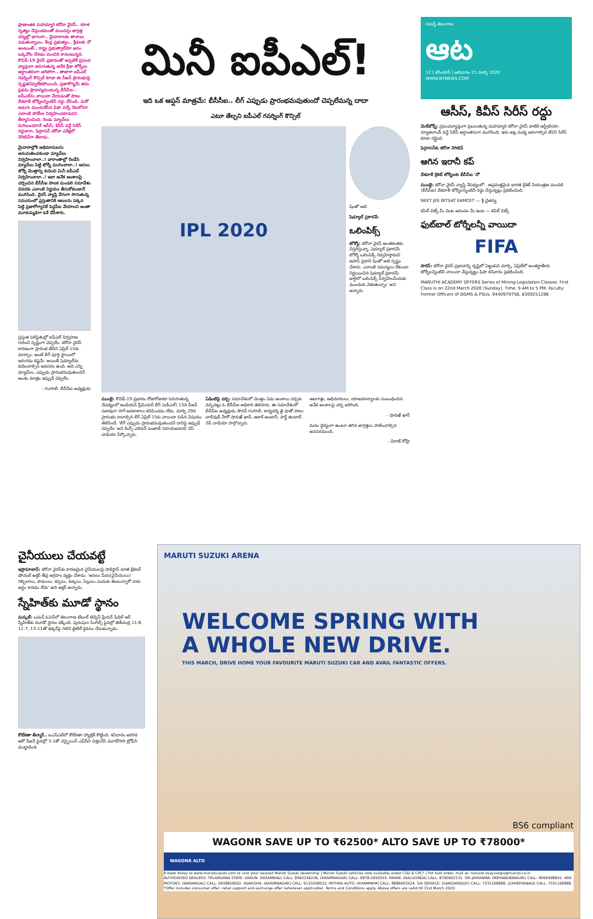ప్రాణాంతక మహమ్మారి కరోనా వైరస్.. కరాళ నృత్యం చేస్తుండటంతో ముందస్తు జాగ్రత్త చర్యల్లో భాగంగా.. మైదానాలకు తాళాలు పడుతున్నాయి. కేంద్ర ప్రభుత్వం.. క్రీడలకు నో అంటుంటే.. రాష్ట్ర ప్రభుత్వాలేమో జనం ఒక్కచోట చేరడం మంచిది కాదంటున్నది. కొవిడ్-19 వైరస్ ప్రభావంతో ఇప్పటికే ప్రపంచ వ్యాప్తంగా జరుగుతున్న అనేక క్రీడా టోర్నీలు అర్ధాంతరంగా ఆగిపోగా.. తాజాగా ఐపీఎల్ గవర్నింగ్ కౌన్సిల్ కూడా ఈ సీజన్ ప్రారంభంపై స్పష్టతనివ్వలేకపోయింది. ప్రజారోగ్యమే తమ ప్రథమ ప్రాధాన్యమంటున్న బీసీసీఐ.. ఐపీఎల్‌ను వాయిదా వేయడంతో పాటు దేశవాళీ టోర్నీలన్నింటినీ రద్దు చేసింది. మరో అడుగు ముందుకేసిన ఫిఫా వచ్చే నెలలోనూ ఎలాంటి పోటీలు నిర్వహించకూడదని తీర్మానించింది. రెండు మ్యాచ్‌లు మిగిలుండగానే ఆసీస్, కివీస్ వన్డే సిరీస్ రద్దుకాగా, ఫెర్గూసన్ కరోనా పరీక్షలో నెగెటివ్‌గా తేలాడు.
మైదానాల్లోకి అభిమానులను అనుమతించకుండా మ్యాచ్‌లు నిర్వహించాలా..! వారాంతాల్లో రెండేసి మ్యాచ్‌లు పెట్టి టోర్నీ ముగించాలా..! అసలు టోర్నీ మొత్తాన్ని కుదించి మినీ ఐపీఎల్ నిర్వహించాలా..! ఇలా అనేక అంశాలపై చర్చించిన బీసీసీఐ పాలక మండలి సమావేశం చివరకు ఎలాంటి నిర్ణయం తీసుకోకుండానే ముగిసింది. వైరస్ వ్యాప్తి వేగంగా సాగుతున్న సమయంలో ప్రస్తుతానికి ఆటలను పక్కన పెట్టి ప్రజారోగ్యానికే పెద్దపీట వేయాలని అంతా మూకుమ్మడిగా ఓకే చేసేశారు.
ప్రస్తుత పరిస్థితుల్లో ఐపీఎల్ నిర్వహణ గురించి స్పష్టంగా చెప్పలేం. కరోనా వైరస్ కారణంగా ప్రారంభ తేదీని ఏప్రిల్ 15కు మార్చాం. అంటే లీగ్ పూర్తి స్థాయిలో జరుగడం కష్టమే. అయితే షెడ్యూల్‌ను కుదించాల్సిన అవసరం ఉంది. అది ఎన్ని మ్యాచ్‌లు, ఎప్పుడు ప్రారంభమవుతుందనే అంశం మాత్రం ఇప్పుడే చెప్పలేం.
- గంగూలీ, బీసీసీఐ అధ్యక్షుడు
మినీ ఐపీఎల్!
ఇది ఒక ఆప్షన్ మాత్రమే: బీసీసీఐ.. లీగ్ ఎప్పుడు ప్రారంభమవుతుందో చెప్పలేమన్న దాదా
ఎటూ తేల్చని ఐపీఎల్ గవర్నింగ్ కౌన్సిల్
IPL 2020
షింజో అబె
షెడ్యూల్ ప్రకారమే
ఒలింపిక్స్
టోక్యో: కరోనా వైరస్ అంతకంతకు విస్తరిస్తున్నా..షెడ్యూల్ ప్రకారమే టోక్యో ఒలింపిక్స్ నిర్వహిస్తామని జపాన్ ప్రధాని షింజో అబె స్పష్టం చేశారు. ఎలాంటి సమస్యలు లేకుండా నిర్ణయించిన షెడ్యూల్ ప్రకారమే జులైలో ఒలింపిక్స్ నిర్వహించేందుకు ముందుకు వెళుతున్నాం' అని అన్నారు.
ముంబై: కొవిడ్-19 ప్రభావం రోజురోజుకూ పెరుగుతున్న నేపథ్యంలో ఇండియన్ ప్రీమియర్ లీగ్ (ఐపీఎల్) 13వ సీజన్ సజావుగా సాగే అవకాశాలు కనిపించడం లేదు. మార్చి 29న ప్రారంభం కావాల్సిన లీగ్ ఏప్రిల్ 15కు వాయిదా పడిన విషయం తెలిసిందే. 'లీగ్ ఎప్పుడు ప్రారంభమవుతుందనే దానిపై ఇప్పుడే చెప్పలేం' అని కింగ్స్ ఎలెవన్ పంజాబ్ సహయజమాని నెస్ వాడియా పేర్కొన్నారు.
ఏడింటిపై చర్చ: సమావేశంలో మొత్తం ఏడు అంశాలు చర్చకు వచ్చినట్లు ఓ బీసీసీఐ అధికారి తెలిపారు. ఈ సమావేశంలో బీసీసీఐ అధ్యక్షుడు సౌరవ్ గంగూలీ, కార్యదర్శి జై షాతో పాటు బాలీవుడ్ హీరో షారుఖ్ ఖాన్, ఆకాశ్ అంబానీ, పార్థ్ జిందాల్, నెస్ వాడియా పాల్గొన్నారు.
ఆటగాళ్లు, అభిమానులు, యాజమాన్యాలకు సంబంధించిన అనేక అంశాలపై చర్చ జరిగింది.
- షారుఖ్ ఖాన్
మనం ధైర్యంగా ఉంటూ తగిన జాగ్రత్తలు పాటించాల్సిన అవసరముంది.
- విరాట్ కోహ్లీ
నమస్తే తెలంగాణ
ఆట
12 [ కరీంనగర్ ] ఆదివారం 15 మార్చి 2020
WWW.NTNEWS.COM
ఆసీస్, కివీస్ సిరీస్ రద్దు
మెల్‌బోర్న్: ప్రపంచవ్యాప్తంగా ప్రబలుతున్న మహమ్మారి కరోనా వైరస్ ధాటికి ఆస్ట్రేలియా, న్యూజిలాండ్ వన్డే సిరీస్ అర్ధాంతరంగా ముగిసింది. ఇరు జట్ల మధ్య జరుగాల్సిన టీ20 సిరీస్ కూడా రద్దైంది.
ఫెర్గూసన్‌కు కరోనా నెగిటివ్
ఆగిన ఇరానీ కప్
దేశవాళీ క్రికెట్ టోర్నీలకు బీసీసీఐ 'నో'
ముంబై: కరోనా వైరస్ వ్యాప్తి నేపథ్యంలో.. అప్రమత్తమైన భారత క్రికెట్ నియంత్రణ మండలి (బీసీసీఐ) దేశవాళీ టోర్నీలన్నింటినీ రద్దు చేస్తున్నట్లు ప్రకటించింది.
NEET JEE BITSAT EAMCET — శ్రీ చైతన్య
కపిల్ చిట్స్ మీ వెంట ఆనందం మీ ఇంట — కపిల్ చిట్స్
ఫుట్‌బాల్ టోర్నీలన్నీ వాయిదా
FIFA
పారిస్: కరోనా వైరస్ ప్రభావాన్ని దృష్టిలో పెట్టుకుని మార్చి, ఏప్రిల్‌లో అంతర్జాతీయ టోర్నీలన్నింటినీ వాయిదా వేస్తున్నట్టు ఫిఫా శనివారం ప్రకటించింది.
MARUTHI ACADEMY OFFERS Series of Mining Legislation Classes. First Class is on 22nd March 2020 (Sunday). Time: 9 AM to 5 PM. Faculty: Former Officers of DGMS & PSUs. 9440979758, 8309251286
చైనీయులు చేయవట్టే
ఇస్లామాబాద్: కరోనా వైరస్‌కు కారణమైన చైనీయులపై పాకిస్థాన్ మాజీ క్రికెటర్ షోయబ్ అక్తర్ తీవ్ర ఆగ్రహం వ్యక్తం చేశాడు. 'అసలు మీరు(చైనీయులు) గబ్బిలాలు, పాములు, కప్పలు, కుక్కలు, పిల్లులు ఎందుకు తింటున్నారో నాకు అర్థం కావడం లేదు' అని అక్తర్ అన్నాడు.
స్నేహిత్‌కు మూడో స్థానం
మస్కట్: ఒమన్ ఓపెన్‌లో తెలంగాణ టేబుల్ టెన్నిస్ ప్లేయర్ ఫిడెల్ ఆర్ స్నేహిత్‌కు మూడో స్థానం దక్కింది. పురుషుల సింగిల్స్ ఫైనల్లో జీత్‌చంద్ర 11-6, 11-7, 13-11తో థక్కర్‌పై గెలిచి టైటిల్ కైవసం చేసుకున్నాడు.
కోల్‌కతా తీన్మార్.. ఐఎస్‌ఎల్‌లో కోల్‌కతా హ్యాట్రిక్ కొట్టింది. శనివారం జరిగిన ఆరో సీజన్ ఫైనల్లో 3-1తో చెన్నైయిన్ ఎఫ్‌సీని చిత్తుచేసి మూడోసారి ట్రోఫీని ముద్దాడింది
MARUTI SUZUKI ARENA
WELCOME SPRING WITH
A WHOLE NEW DRIVE.
THIS MARCH, DRIVE HOME YOUR FAVOURITE MARUTI SUZUKI CAR AND AVAIL FANTASTIC OFFERS.
BS6 compliant
WAGONR SAVE UP TO ₹62500* ALTO SAVE UP TO ₹78000*
WAGONR ALTO
E-book today at www.marutisuzuki.com or visit your nearest Maruti Suzuki dealership | Maruti Suzuki vehicles now available under CSD & CPC* | For bulk order, mail at: nishant.vijayvargia@maruti.co.in
AUTHORISED DEALERS: TELANGANA STATE: VARUN: (NIZAMBAD) CALL: 8462236236, (KARIMNAGAR) CALL: 0878-2950555. PAVAN: (NALGONDA) CALL: 8790902131. SRI JAYARAMA: (MEHABUBNAGAR) CALL: 8096998841. WIN MOTORS: (WARANGAL) CALL: 0608828002. ADARSHA: (KARIMNAGAR) CALL: 9133308022. MITHRA AUTO: (KHAMMAM) CALL: 8886063524. SAI SERVICE: (SANGAREDDY) CALL: 7331168888, (ZAHEERABAD) CALL: 7331168888.
*Offer includes consumer offer, retail support and exchange offer (wherever applicable). Terms and Conditions apply. Above offers are valid till 31st March 2020.